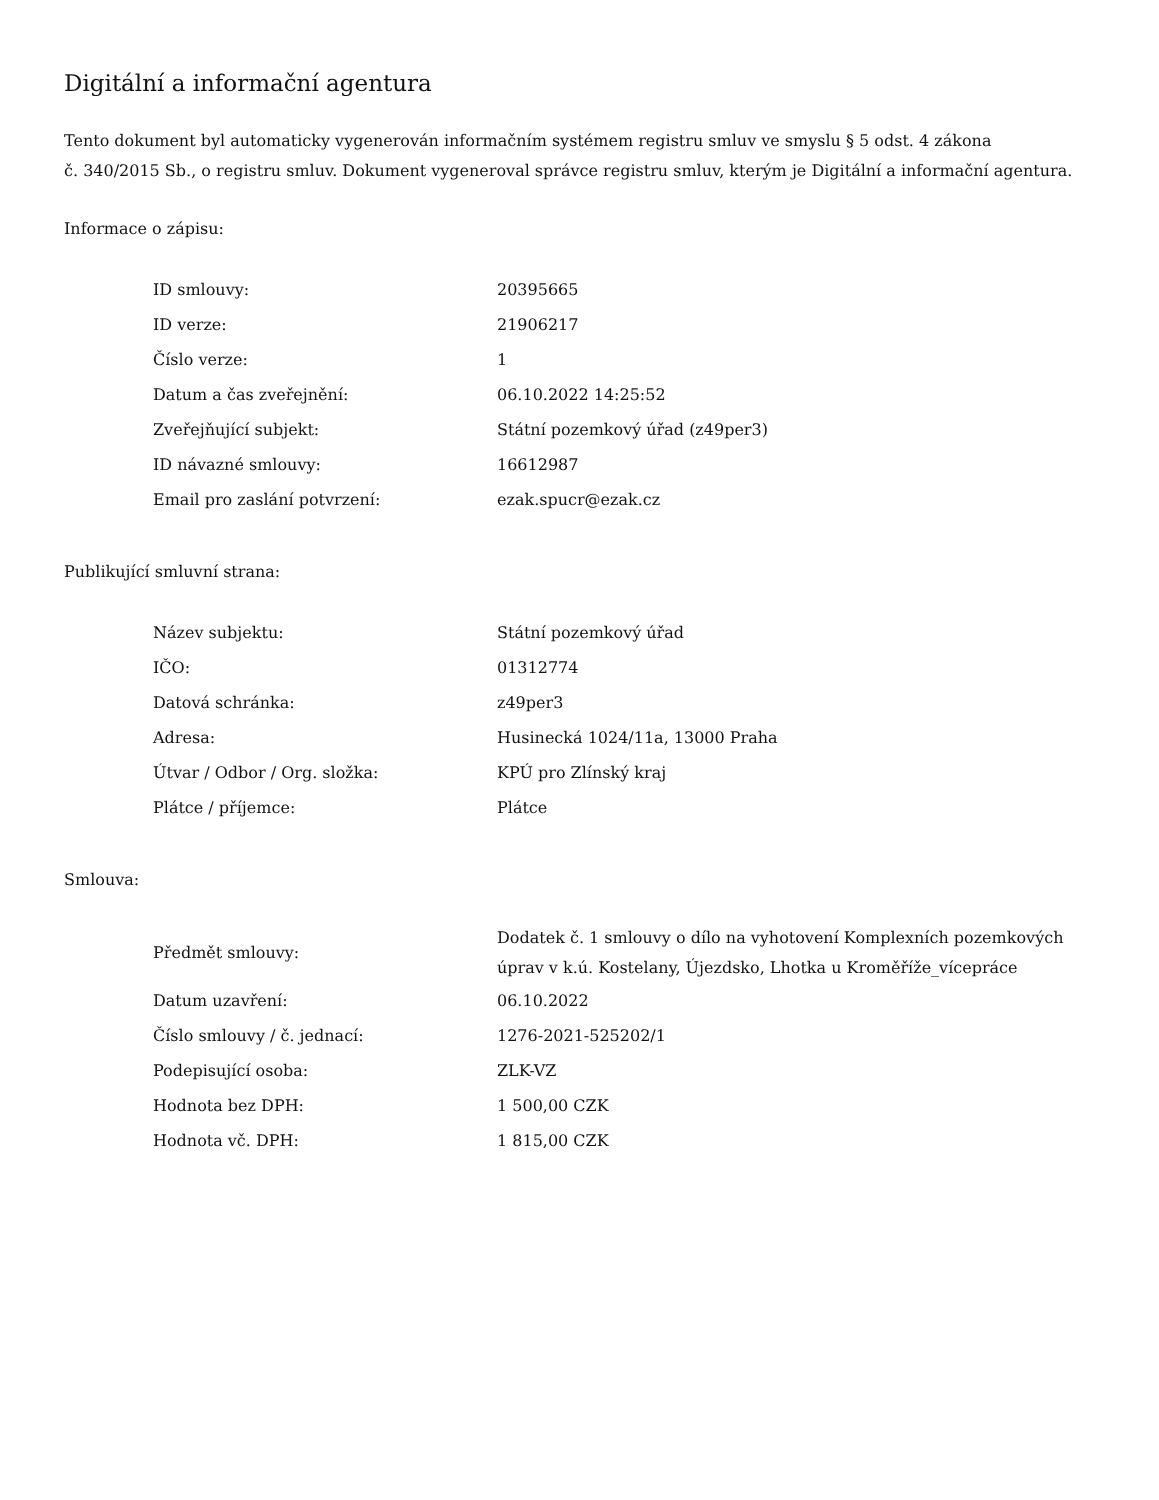Digitální a informační agentura
Tento dokument byl automaticky vygenerován informačním systémem registru smluv ve smyslu § 5 odst. 4 zákona
č. 340/2015 Sb., o registru smluv. Dokument vygeneroval správce registru smluv, kterým je Digitální a informační agentura.
Informace o zápisu:
| ID smlouvy: | 20395665 |
| ID verze: | 21906217 |
| Číslo verze: | 1 |
| Datum a čas zveřejnění: | 06.10.2022 14:25:52 |
| Zveřejňující subjekt: | Státní pozemkový úřad (z49per3) |
| ID návazné smlouvy: | 16612987 |
| Email pro zaslání potvrzení: | ezak.spucr@ezak.cz |
Publikující smluvní strana:
| Název subjektu: | Státní pozemkový úřad |
| IČO: | 01312774 |
| Datová schránka: | z49per3 |
| Adresa: | Husinecká 1024/11a, 13000 Praha |
| Útvar / Odbor / Org. složka: | KPÚ pro Zlínský kraj |
| Plátce / příjemce: | Plátce |
Smlouva:
| Předmět smlouvy: | Dodatek č. 1 smlouvy o dílo na vyhotovení Komplexních pozemkových úprav v k.ú. Kostelany, Újezdsko, Lhotka u Kroměříže_vícepráce |
| Datum uzavření: | 06.10.2022 |
| Číslo smlouvy / č. jednací: | 1276-2021-525202/1 |
| Podepisující osoba: | ZLK-VZ |
| Hodnota bez DPH: | 1 500,00 CZK |
| Hodnota vč. DPH: | 1 815,00 CZK |